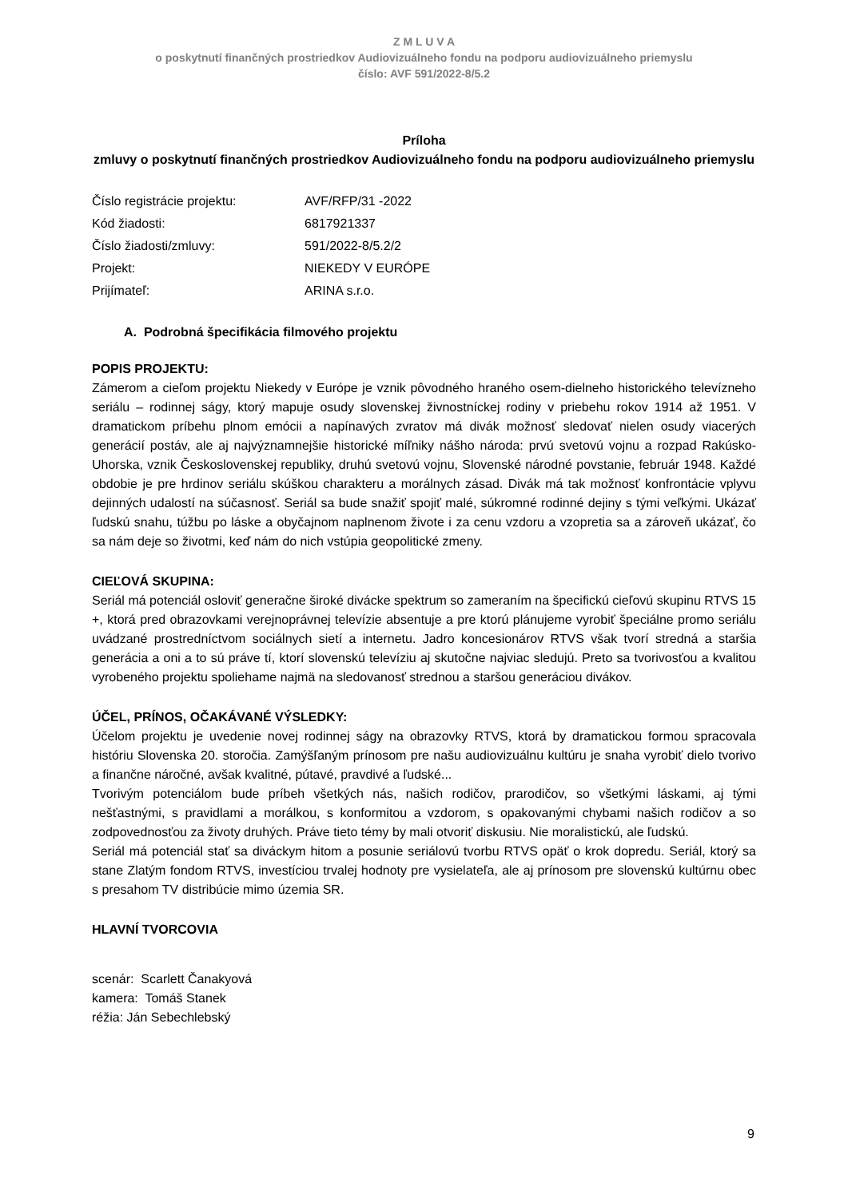Z M L U V A
o poskytnutí finančných prostriedkov Audiovizuálneho fondu na podporu audiovizuálneho priemyslu
číslo: AVF 591/2022-8/5.2
Príloha
zmluvy o poskytnutí finančných prostriedkov Audiovizuálneho fondu na podporu audiovizuálneho priemyslu
| Číslo registrácie projektu: | AVF/RFP/31 -2022 |
| Kód žiadosti: | 6817921337 |
| Číslo žiadosti/zmluvy: | 591/2022-8/5.2/2 |
| Projekt: | NIEKEDY V EURÓPE |
| Prijímateľ: | ARINA s.r.o. |
A. Podrobná špecifikácia filmového projektu
POPIS PROJEKTU:
Zámerom a cieľom projektu Niekedy v Európe je vznik pôvodného hraného osem-dielneho historického televízneho seriálu – rodinnej ságy, ktorý mapuje osudy slovenskej živnostníckej rodiny v priebehu rokov 1914 až 1951. V dramatickom príbehu plnom emócii a napínavých zvratov má divák možnosť sledovať nielen osudy viacerých generácií postáv, ale aj najvýznamnejšie historické míľniky nášho národa: prvú svetovú vojnu a rozpad Rakúsko-Uhorska, vznik Československej republiky, druhú svetovú vojnu, Slovenské národné povstanie, február 1948. Každé obdobie je pre hrdinov seriálu skúškou charakteru a morálnych zásad. Divák má tak možnosť konfrontácie vplyvu dejinných udalostí na súčasnosť. Seriál sa bude snažiť spojiť malé, súkromné rodinné dejiny s tými veľkými. Ukázať ľudskú snahu, túžbu po láske a obyčajnom naplnenom živote i za cenu vzdoru a vzopretia sa a zároveň ukázať, čo sa nám deje so životmi, keď nám do nich vstúpia geopolitické zmeny.
CIEĽOVÁ SKUPINA:
Seriál má potenciál osloviť generačne široké divácke spektrum so zameraním na špecifickú cieľovú skupinu RTVS 15 +, ktorá pred obrazovkami verejnoprávnej televízie absentuje a pre ktorú plánujeme vyrobiť špeciálne promo seriálu uvádzané prostredníctvom sociálnych sietí a internetu. Jadro koncesionárov RTVS však tvorí stredná a staršia generácia a oni a to sú práve tí, ktorí slovenskú televíziu aj skutočne najviac sledujú. Preto sa tvorivosťou a kvalitou vyrobeného projektu spoliehame najmä na sledovanosť strednou a staršou generáciou divákov.
ÚČEL, PRÍNOS, OČAKÁVANÉ VÝSLEDKY:
Účelom projektu je uvedenie novej rodinnej ságy na obrazovky RTVS, ktorá by dramatickou formou spracovala históriu Slovenska 20. storočia. Zamýšľaným prínosom pre našu audiovizuálnu kultúru je snaha vyrobiť dielo tvorivo a finančne náročné, avšak kvalitné, pútavé, pravdivé a ľudské...
Tvorivým potenciálom bude príbeh všetkých nás, našich rodičov, prarodičov, so všetkými láskami, aj tými nešťastnými, s pravidlami a morálkou, s konformitou a vzdorom, s opakovanými chybami našich rodičov a so zodpovednosťou za životy druhých. Práve tieto témy by mali otvoriť diskusiu. Nie moralistickú, ale ľudskú.
Seriál má potenciál stať sa diváckym hitom a posunie seriálovú tvorbu RTVS opäť o krok dopredu. Seriál, ktorý sa stane Zlatým fondom RTVS, investíciou trvalej hodnoty pre vysielateľa, ale aj prínosom pre slovenskú kultúrnu obec s presahom TV distribúcie mimo územia SR.
HLAVNÍ TVORCOVIA
scenár: Scarlett Čanakyová
kamera: Tomáš Stanek
réžia: Ján Sebechlebský
9